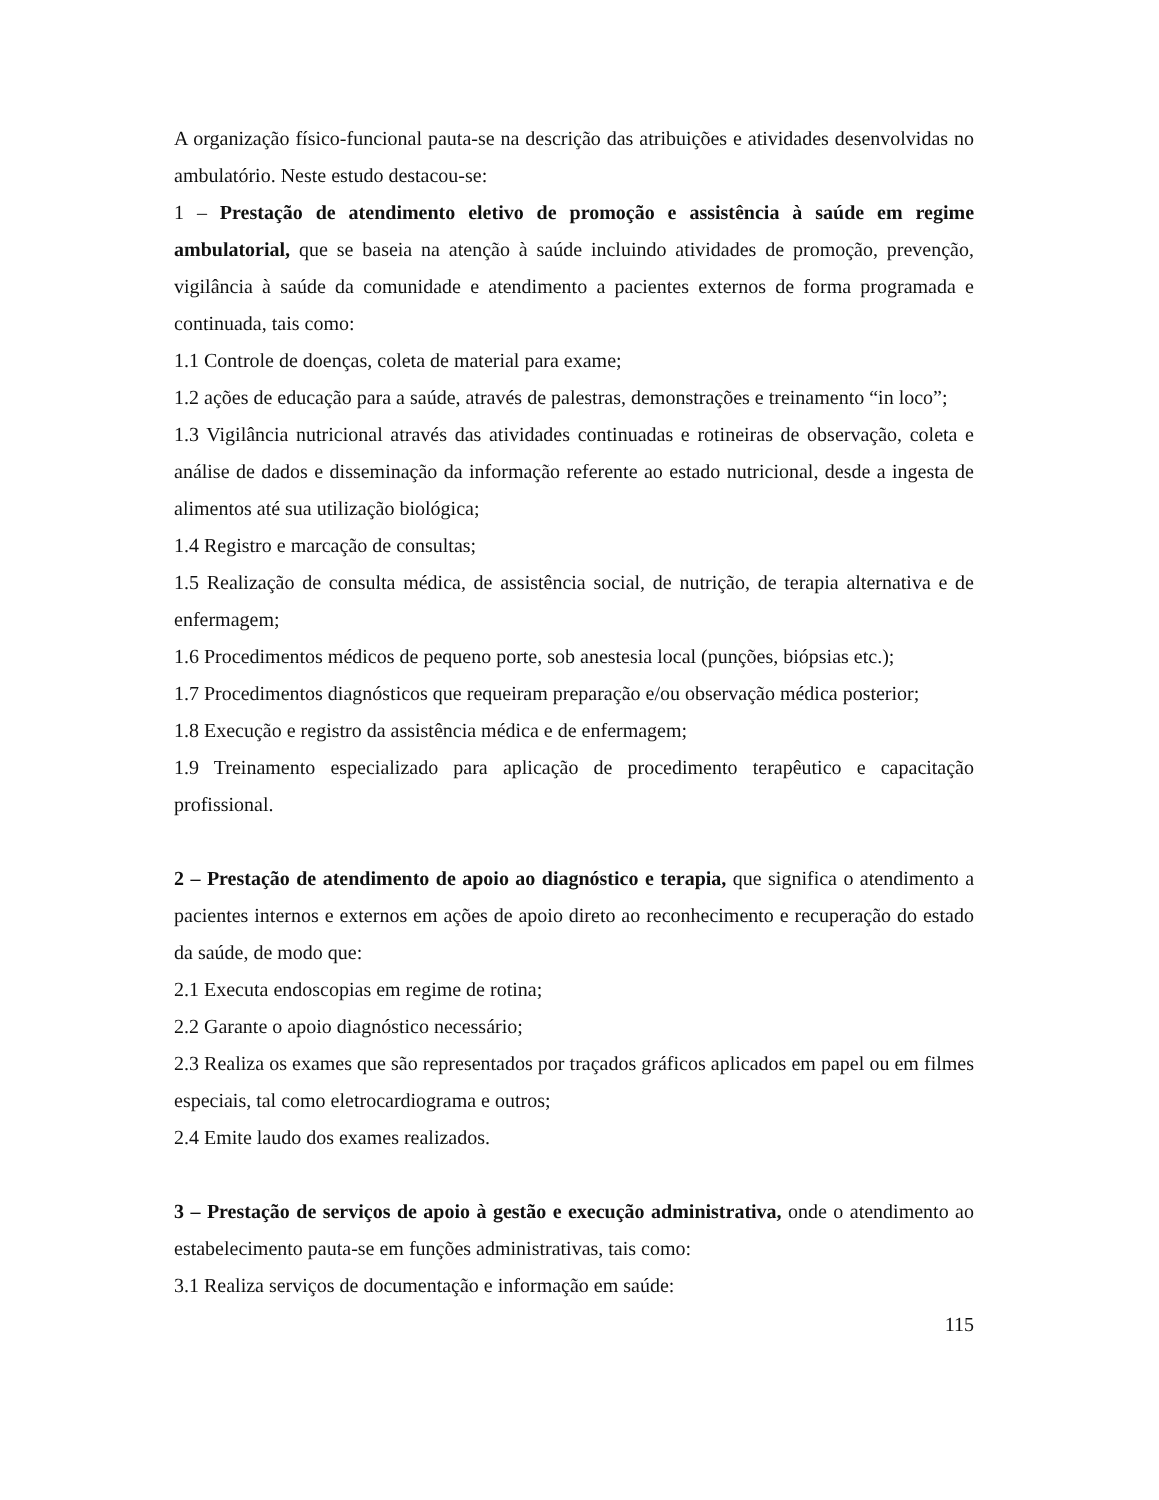A organização físico-funcional pauta-se na descrição das atribuições e atividades desenvolvidas no ambulatório. Neste estudo destacou-se:
1 – Prestação de atendimento eletivo de promoção e assistência à saúde em regime ambulatorial, que se baseia na atenção à saúde incluindo atividades de promoção, prevenção, vigilância à saúde da comunidade e atendimento a pacientes externos de forma programada e continuada, tais como:
1.1 Controle de doenças, coleta de material para exame;
1.2 ações de educação para a saúde, através de palestras, demonstrações e treinamento “in loco”;
1.3 Vigilância nutricional através das atividades continuadas e rotineiras de observação, coleta e análise de dados e disseminação da informação referente ao estado nutricional, desde a ingesta de alimentos até sua utilização biológica;
1.4 Registro e marcação de consultas;
1.5 Realização de consulta médica, de assistência social, de nutrição, de terapia alternativa e de enfermagem;
1.6 Procedimentos médicos de pequeno porte, sob anestesia local (punções, biópsias etc.);
1.7 Procedimentos diagnósticos que requeiram preparação e/ou observação médica posterior;
1.8 Execução e registro da assistência médica e de enfermagem;
1.9 Treinamento especializado para aplicação de procedimento terapêutico e capacitação profissional.
2 – Prestação de atendimento de apoio ao diagnóstico e terapia, que significa o atendimento a pacientes internos e externos em ações de apoio direto ao reconhecimento e recuperação do estado da saúde, de modo que:
2.1 Executa endoscopias em regime de rotina;
2.2 Garante o apoio diagnóstico necessário;
2.3 Realiza os exames que são representados por traçados gráficos aplicados em papel ou em filmes especiais, tal como eletrocardiograma e outros;
2.4 Emite laudo dos exames realizados.
3 – Prestação de serviços de apoio à gestão e execução administrativa, onde o atendimento ao estabelecimento pauta-se em funções administrativas, tais como:
3.1 Realiza serviços de documentação e informação em saúde:
115